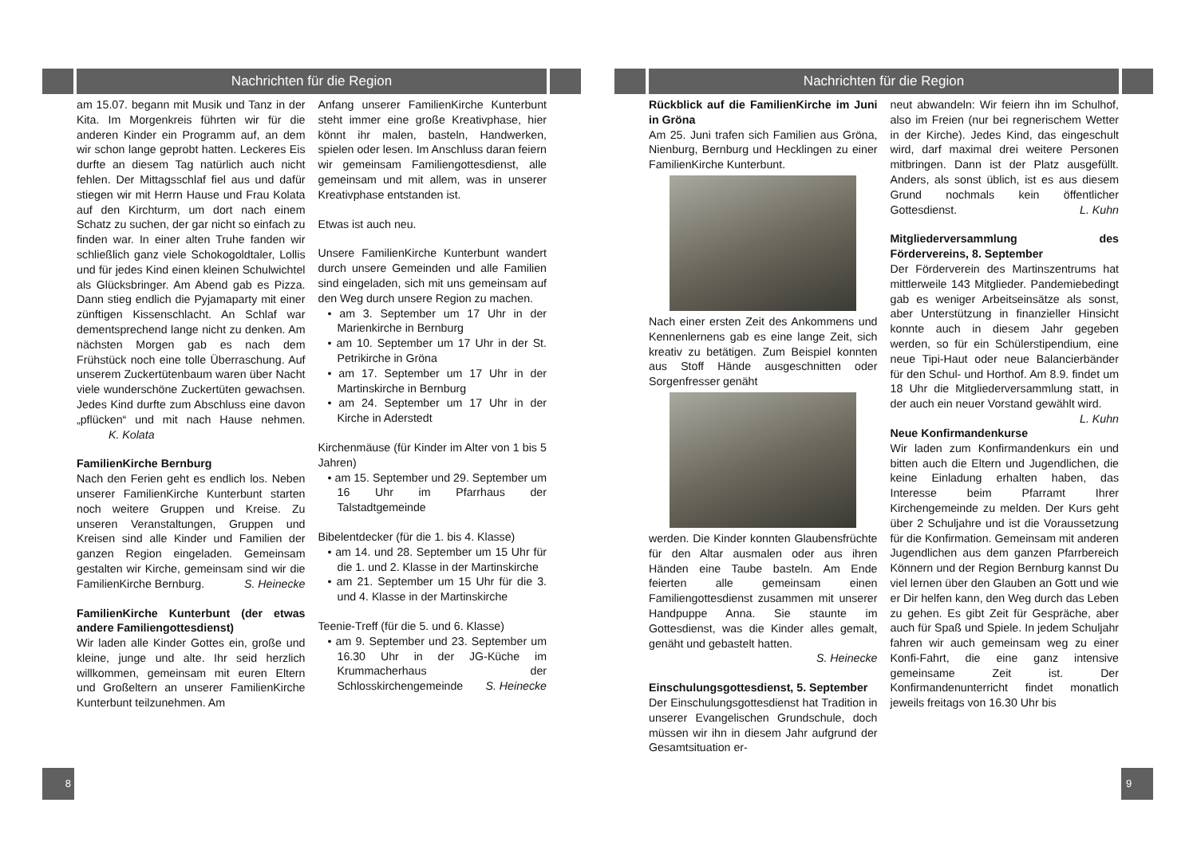Nachrichten für die Region
am 15.07. begann mit Musik und Tanz in der Kita. Im Morgenkreis führten wir für die anderen Kinder ein Programm auf, an dem wir schon lange geprobt hatten. Leckeres Eis durfte an diesem Tag natürlich auch nicht fehlen. Der Mittagsschlaf fiel aus und dafür stiegen wir mit Herrn Hause und Frau Kolata auf den Kirchturm, um dort nach einem Schatz zu suchen, der gar nicht so einfach zu finden war. In einer alten Truhe fanden wir schließlich ganz viele Schokogoldtaler, Lollis und für jedes Kind einen kleinen Schulwichtel als Glücksbringer. Am Abend gab es Pizza. Dann stieg endlich die Pyjamaparty mit einer zünftigen Kissenschlacht. An Schlaf war dementsprechend lange nicht zu denken. Am nächsten Morgen gab es nach dem Frühstück noch eine tolle Überraschung. Auf unserem Zuckertütenbaum waren über Nacht viele wunderschöne Zuckertüten gewachsen. Jedes Kind durfte zum Abschluss eine davon „pflücken“ und mit nach Hause nehmen. K. Kolata
FamilienKirche Bernburg
Nach den Ferien geht es endlich los. Neben unserer FamilienKirche Kunterbunt starten noch weitere Gruppen und Kreise. Zu unseren Veranstaltungen, Gruppen und Kreisen sind alle Kinder und Familien der ganzen Region eingeladen. Gemeinsam gestalten wir Kirche, gemeinsam sind wir die FamilienKirche Bernburg. S. Heinecke
FamilienKirche Kunterbunt (der etwas andere Familiengottesdienst)
Wir laden alle Kinder Gottes ein, große und kleine, junge und alte. Ihr seid herzlich willkommen, gemeinsam mit euren Eltern und Großeltern an unserer FamilienKirche Kunterbunt teilzunehmen. Am
Anfang unserer FamilienKirche Kunterbunt steht immer eine große Kreativphase, hier könnt ihr malen, basteln, Handwerken, spielen oder lesen. Im Anschluss daran feiern wir gemeinsam Familiengottesdienst, alle gemeinsam und mit allem, was in unserer Kreativphase entstanden ist.
Etwas ist auch neu.
Unsere FamilienKirche Kunterbunt wandert durch unsere Gemeinden und alle Familien sind eingeladen, sich mit uns gemeinsam auf den Weg durch unsere Region zu machen.
• am 3. September um 17 Uhr in der Marienkirche in Bernburg
• am 10. September um 17 Uhr in der St. Petrikirche in Gröna
• am 17. September um 17 Uhr in der Martinskirche in Bernburg
• am 24. September um 17 Uhr in der Kirche in Aderstedt
Kirchenmäuse (für Kinder im Alter von 1 bis 5 Jahren)
• am 15. September und 29. September um 16 Uhr im Pfarrhaus der Talstadtgemeinde
Bibelentdecker (für die 1. bis 4. Klasse)
• am 14. und 28. September um 15 Uhr für die 1. und 2. Klasse in der Martinskirche
• am 21. September um 15 Uhr für die 3. und 4. Klasse in der Martinskirche
Teenie-Treff (für die 5. und 6. Klasse)
• am 9. September und 23. September um 16.30 Uhr in der JG-Küche im Krummacherhaus der Schlosskirchengemeinde S. Heinecke
8
Nachrichten für die Region
Rückblick auf die FamilienKirche im Juni in Gröna
Am 25. Juni trafen sich Familien aus Gröna, Nienburg, Bernburg und Hecklingen zu einer FamilienKirche Kunterbunt.
Nach einer ersten Zeit des Ankommens und Kennenlernens gab es eine lange Zeit, sich kreativ zu betätigen. Zum Beispiel konnten aus Stoff Hände ausgeschnitten oder Sorgenfresser genäht
werden. Die Kinder konnten Glaubensfrüchte für den Altar ausmalen oder aus ihren Händen eine Taube basteln. Am Ende feierten alle gemeinsam einen Familiengottesdienst zusammen mit unserer Handpuppe Anna. Sie staunte im Gottesdienst, was die Kinder alles gemalt, genäht und gebastelt hatten.
S. Heinecke
Einschulungsgottesdienst, 5. September
Der Einschulungsgottesdienst hat Tradition in unserer Evangelischen Grundschule, doch müssen wir ihn in diesem Jahr aufgrund der Gesamtsituation er-
neut abwandeln: Wir feiern ihn im Schulhof, also im Freien (nur bei regnerischem Wetter in der Kirche). Jedes Kind, das eingeschult wird, darf maximal drei weitere Personen mitbringen. Dann ist der Platz ausgefüllt. Anders, als sonst üblich, ist es aus diesem Grund nochmals kein öffentlicher Gottesdienst. L. Kuhn
Mitgliederversammlung des Fördervereins, 8. September
Der Förderverein des Martinszentrums hat mittlerweile 143 Mitglieder. Pandemiebedingt gab es weniger Arbeitseinsätze als sonst, aber Unterstützung in finanzieller Hinsicht konnte auch in diesem Jahr gegeben werden, so für ein Schülerstipendium, eine neue Tipi-Haut oder neue Balancierbänder für den Schul- und Horthof. Am 8.9. findet um 18 Uhr die Mitgliederversammlung statt, in der auch ein neuer Vorstand gewählt wird. L. Kuhn
Neue Konfirmandenkurse
Wir laden zum Konfirmandenkurs ein und bitten auch die Eltern und Jugendlichen, die keine Einladung erhalten haben, das Interesse beim Pfarramt Ihrer Kirchengemeinde zu melden. Der Kurs geht über 2 Schuljahre und ist die Voraussetzung für die Konfirmation. Gemeinsam mit anderen Jugendlichen aus dem ganzen Pfarrbereich Könnern und der Region Bernburg kannst Du viel lernen über den Glauben an Gott und wie er Dir helfen kann, den Weg durch das Leben zu gehen. Es gibt Zeit für Gespräche, aber auch für Spaß und Spiele. In jedem Schuljahr fahren wir auch gemeinsam weg zu einer Konfi-Fahrt, die eine ganz intensive gemeinsame Zeit ist. Der Konfirmandenunterricht findet monatlich jeweils freitags von 16.30 Uhr bis
9